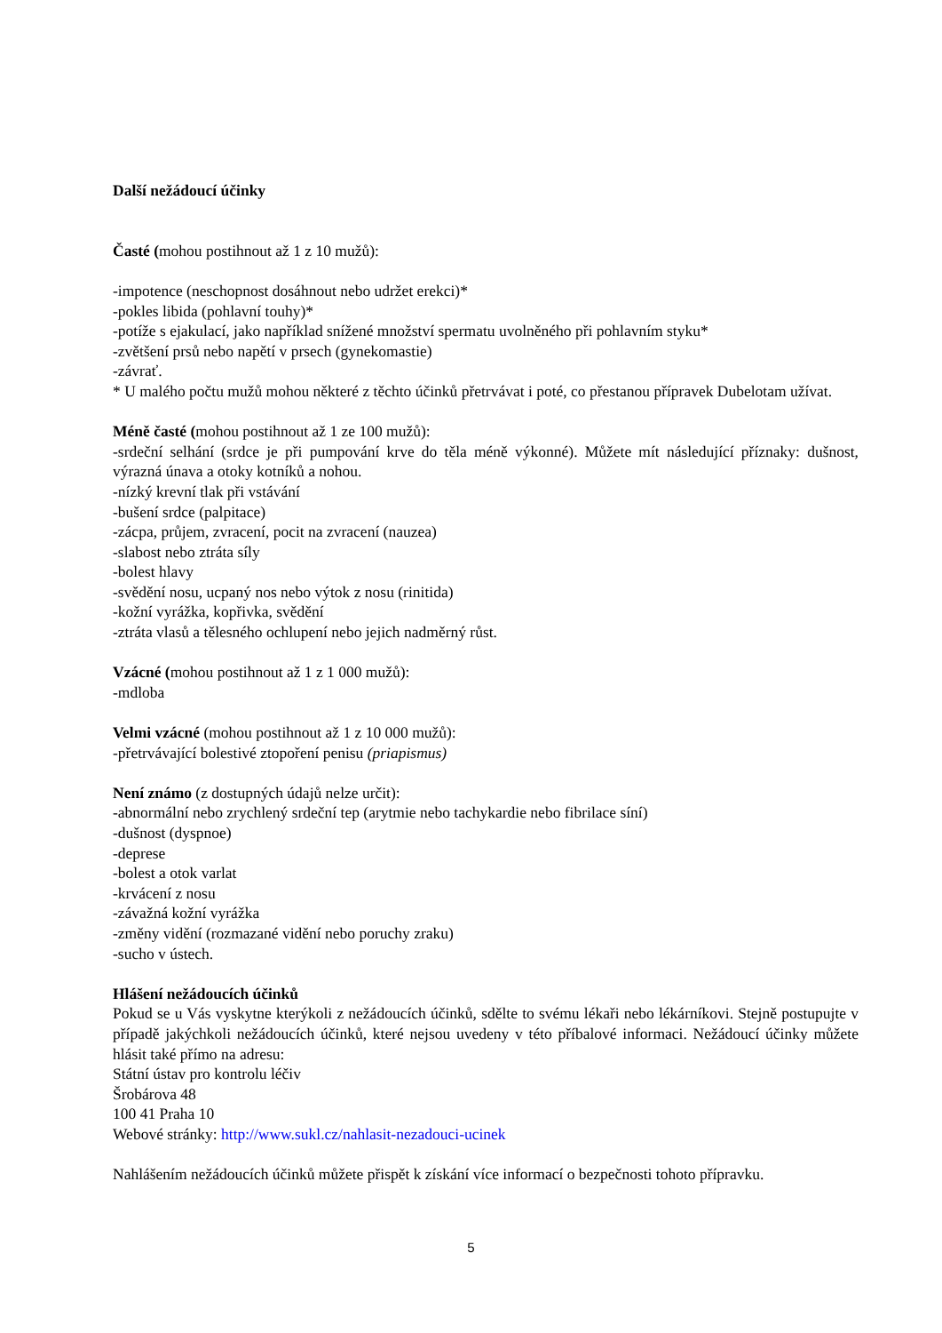Další nežádoucí účinky
Časté (mohou postihnout až 1 z 10 mužů):
-impotence (neschopnost dosáhnout nebo udržet erekci)*
-pokles libida (pohlavní touhy)*
-potíže s ejakulací, jako například snížené množství spermatu uvolněného při pohlavním styku*
-zvětšení prsů nebo napětí v prsech (gynekomastie)
-závrať.
* U malého počtu mužů mohou některé z těchto účinků přetrvávat i poté, co přestanou přípravek Dubelotam užívat.
Méně časté (mohou postihnout až 1 ze 100 mužů):
-srdeční selhání (srdce je při pumpování krve do těla méně výkonné). Můžete mít následující příznaky: dušnost, výrazná únava a otoky kotníků a nohou.
-nízký krevní tlak při vstávání
-bušení srdce (palpitace)
-zácpa, průjem, zvracení, pocit na zvracení (nauzea)
-slabost nebo ztráta síly
-bolest hlavy
-svědění nosu, ucpaný nos nebo výtok z nosu (rinitida)
-kožní vyrážka, kopřivka, svědění
-ztráta vlasů a tělesného ochlupení nebo jejich nadměrný růst.
Vzácné (mohou postihnout až 1 z 1 000 mužů):
-mdloba
Velmi vzácné (mohou postihnout až 1 z 10 000 mužů):
-přetrvávající bolestivé ztopoření penisu (priapismus)
Není známo (z dostupných údajů nelze určit):
-abnormální nebo zrychlený srdeční tep (arytmie nebo tachykardie nebo fibrilace síní)
-dušnost (dyspnoe)
-deprese
-bolest a otok varlat
-krvácení z nosu
-závažná kožní vyrážka
-změny vidění (rozmazané vidění nebo poruchy zraku)
-sucho v ústech.
Hlášení nežádoucích účinků
Pokud se u Vás vyskytne kterýkoli z nežádoucích účinků, sdělte to svému lékaři nebo lékárníkovi. Stejně postupujte v případě jakýchkoli nežádoucích účinků, které nejsou uvedeny v této příbalové informaci. Nežádoucí účinky můžete hlásit také přímo na adresu:
Státní ústav pro kontrolu léčiv
Šrobárova 48
100 41 Praha 10
Webové stránky: http://www.sukl.cz/nahlasit-nezadouci-ucinek
Nahlášením nežádoucích účinků můžete přispět k získání více informací o bezpečnosti tohoto přípravku.
5